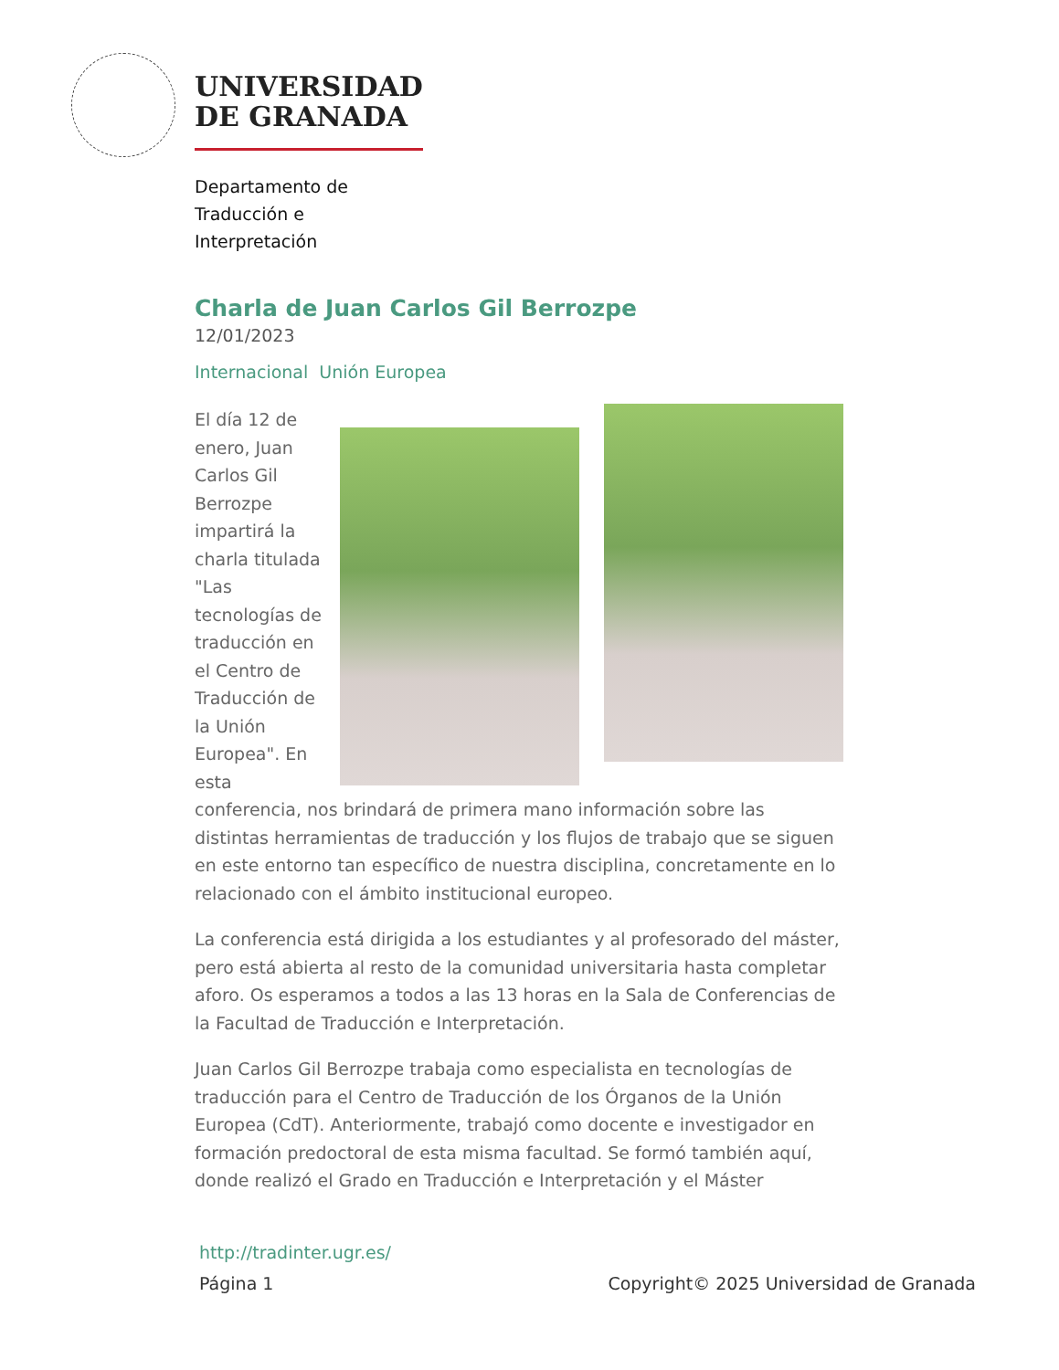UNIVERSIDAD
DE GRANADA
Departamento de
Traducción e
Interpretación
Charla de Juan Carlos Gil Berrozpe
12/01/2023
Internacional Unión Europea
El día 12 de enero, Juan Carlos Gil Berrozpe impartirá la charla titulada "Las tecnologías de traducción en el Centro de Traducción de la Unión Europea". En esta
conferencia, nos brindará de primera mano información sobre las distintas herramientas de traducción y los flujos de trabajo que se siguen en este entorno tan específico de nuestra disciplina, concretamente en lo relacionado con el ámbito institucional europeo.
La conferencia está dirigida a los estudiantes y al profesorado del máster, pero está abierta al resto de la comunidad universitaria hasta completar aforo. Os esperamos a todos a las 13 horas en la Sala de Conferencias de la Facultad de Traducción e Interpretación.
Juan Carlos Gil Berrozpe trabaja como especialista en tecnologías de traducción para el Centro de Traducción de los Órganos de la Unión Europea (CdT). Anteriormente, trabajó como docente e investigador en formación predoctoral de esta misma facultad. Se formó también aquí, donde realizó el Grado en Traducción e Interpretación y el Máster
http://tradinter.ugr.es/
Página 1 Copyright© 2025 Universidad de Granada